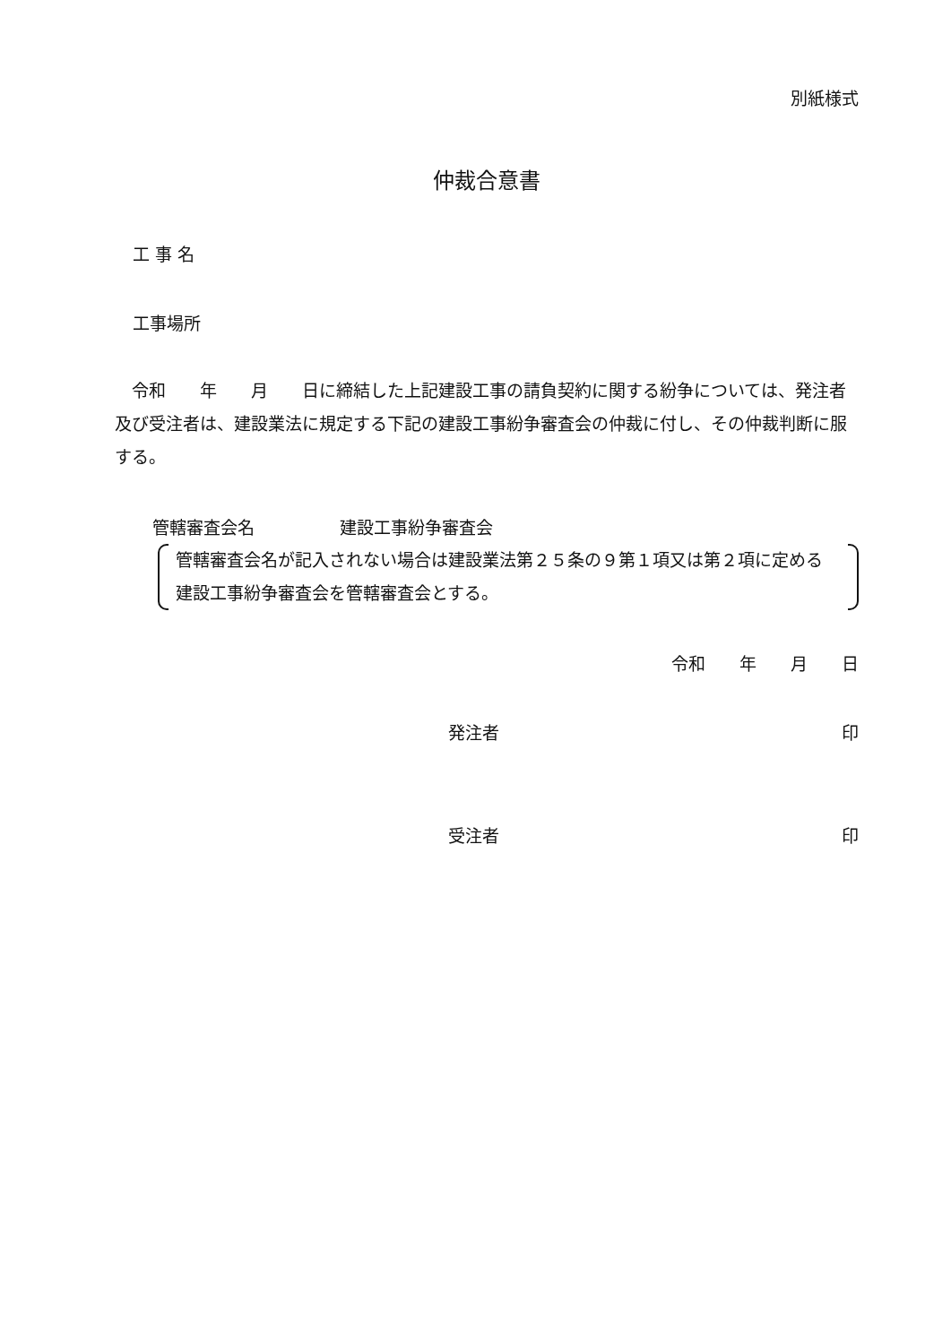別紙様式
仲裁合意書
工 事 名
工事場所
　令和　　年　　月　　日に締結した上記建設工事の請負契約に関する紛争については、発注者及び受注者は、建設業法に規定する下記の建設工事紛争審査会の仲裁に付し、その仲裁判断に服する。
管轄審査会名　　　　　建設工事紛争審査会
管轄審査会名が記入されない場合は建設業法第２５条の９第１項又は第２項に定める建設工事紛争審査会を管轄審査会とする。
令和　　年　　月　　日
発注者 印
受注者 印